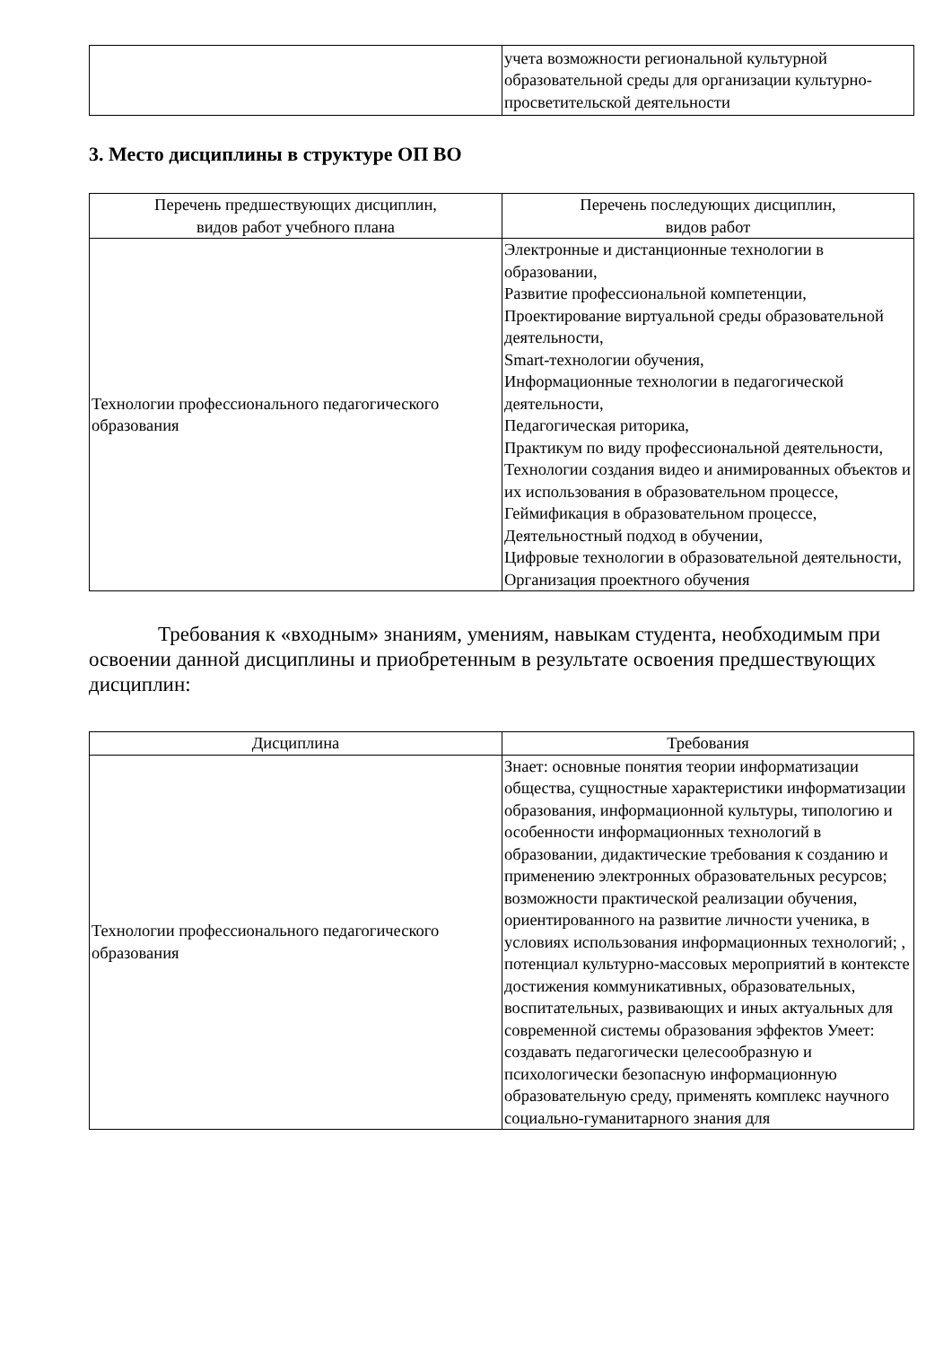| | учета возможности региональной культурной образовательной среды для организации культурно-просветительской деятельности |
3. Место дисциплины в структуре ОП ВО
| Перечень предшествующих дисциплин, видов работ учебного плана | Перечень последующих дисциплин, видов работ |
| --- | --- |
| Технологии профессионального педагогического образования | Электронные и дистанционные технологии в образовании, Развитие профессиональной компетенции, Проектирование виртуальной среды образовательной деятельности, Smart-технологии обучения, Информационные технологии в педагогической деятельности, Педагогическая риторика, Практикум по виду профессиональной деятельности, Технологии создания видео и анимированных объектов и их использования в образовательном процессе, Геймификация в образовательном процессе, Деятельностный подход в обучении, Цифровые технологии в образовательной деятельности, Организация проектного обучения |
Требования к «входным» знаниям, умениям, навыкам студента, необходимым при освоении данной дисциплины и приобретенным в результате освоения предшествующих дисциплин:
| Дисциплина | Требования |
| --- | --- |
| Технологии профессионального педагогического образования | Знает: основные понятия теории информатизации общества, сущностные характеристики информатизации образования, информационной культуры, типологию и особенности информационных технологий в образовании, дидактические требования к созданию и применению электронных образовательных ресурсов; возможности практической реализации обучения, ориентированного на развитие личности ученика, в условиях использования информационных технологий; , потенциал культурно-массовых мероприятий в контексте достижения коммуникативных, образовательных, воспитательных, развивающих и иных актуальных для современной системы образования эффектов Умеет: создавать педагогически целесообразную и психологически безопасную информационную образовательную среду, применять комплекс научного социально-гуманитарного знания для |